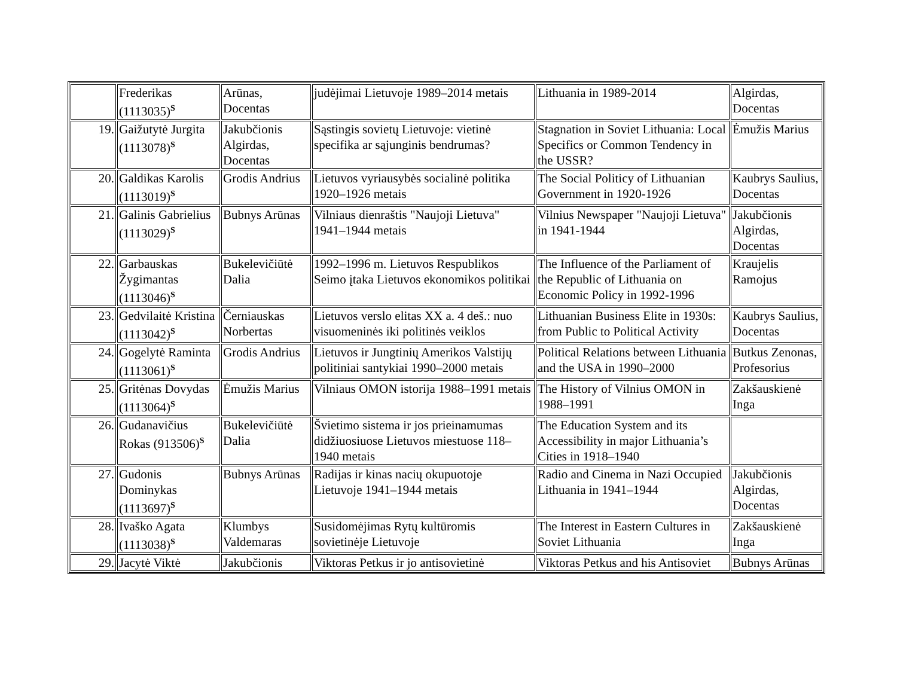| | Frederikas (1113035)<sup>S</sup> | Arūnas, Docentas | judėjimai Lietuvoje 1989–2014 metais | Lithuania in 1989-2014 | Algirdas, Docentas |
| 19. | Gaižutytė Jurgita (1113078)<sup>S</sup> | Jakubčionis Algirdas, Docentas | Sąstingis sovietų Lietuvoje: vietinė specifika ar sąjunginis bendrumas? | Stagnation in Soviet Lithuania: Local Specifics or Common Tendency in the USSR? | Ėmužis Marius |
| 20. | Galdikas Karolis (1113019)<sup>S</sup> | Grodis Andrius | Lietuvos vyriausybės socialinė politika 1920–1926 metais | The Social Politicy of Lithuanian Government in 1920-1926 | Kaubrys Saulius, Docentas |
| 21. | Galinis Gabrielius (1113029)<sup>S</sup> | Bubnys Arūnas | Vilniaus dienraštis "Naujoji Lietuva" 1941–1944 metais | Vilnius Newspaper "Naujoji Lietuva" in 1941-1944 | Jakubčionis Algirdas, Docentas |
| 22. | Garbauskas Žygimantas (1113046)<sup>S</sup> | Bukelevičiūtė Dalia | 1992–1996 m. Lietuvos Respublikos Seimo įtaka Lietuvos ekonomikos politikai | The Influence of the Parliament of the Republic of Lithuania on Economic Policy in 1992-1996 | Kraujelis Ramojus |
| 23. | Gedvilaitė Kristina (1113042)<sup>S</sup> | Černiauskas Norbertas | Lietuvos verslo elitas XX a. 4 deš.: nuo visuomeninės iki politinės veiklos | Lithuanian Business Elite in 1930s: from Public to Political Activity | Kaubrys Saulius, Docentas |
| 24. | Gogelytė Raminta (1113061)<sup>S</sup> | Grodis Andrius | Lietuvos ir Jungtinių Amerikos Valstijų politiniai santykiai 1990–2000 metais | Political Relations between Lithuania and the USA in 1990–2000 | Butkus Zenonas, Profesorius |
| 25. | Gritėnas Dovydas (1113064)<sup>S</sup> | Ėmužis Marius | Vilniaus OMON istorija 1988–1991 metais | The History of Vilnius OMON in 1988–1991 | Zakšauskienė Inga |
| 26. | Gudanavičius Rokas (913506)<sup>S</sup> | Bukelevičiūtė Dalia | Švietimo sistema ir jos prieinamumas didžiuosiuose Lietuvos miestuose 118–1940 metais | The Education System and its Accessibility in major Lithuania’s Cities in 1918–1940 | |
| 27. | Gudonis Dominykas (1113697)<sup>S</sup> | Bubnys Arūnas | Radijas ir kinas nacių okupuotoje Lietuvoje 1941–1944 metais | Radio and Cinema in Nazi Occupied Lithuania in 1941–1944 | Jakubčionis Algirdas, Docentas |
| 28. | Ivaško Agata (1113038)<sup>S</sup> | Klumbys Valdemaras | Susidomėjimas Rytų kultūromis sovietinėje Lietuvoje | The Interest in Eastern Cultures in Soviet Lithuania | Zakšauskienė Inga |
| 29. | Jacytė Viktė | Jakubčionis | Viktoras Petkus ir jo antisovietinė | Viktoras Petkus and his Antisoviet | Bubnys Arūnas |